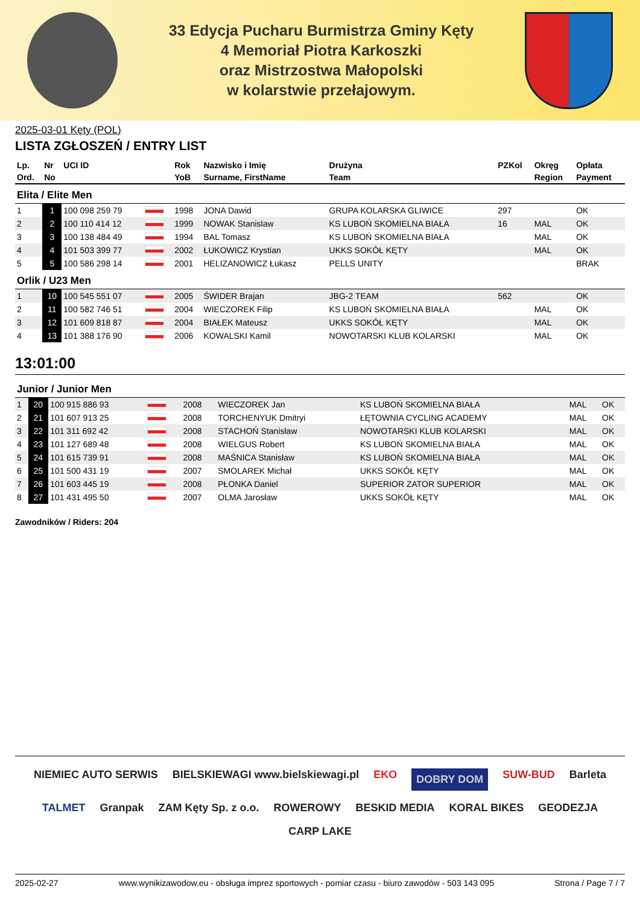33 Edycja Pucharu Burmistrza Gminy Kęty
4 Memoriał Piotra Karkoszki
oraz Mistrzostwa Małopolski
w kolarstwie przełajowym.
2025-03-01 Kęty (POL)
LISTA ZGŁOSZEŃ / ENTRY LIST
| Lp. | Nr | UCI ID | | Rok | Nazwisko i Imię | Drużyna | PZKol | Okręg | Opłata |
| --- | --- | --- | --- | --- | --- | --- | --- | --- | --- |
| Ord. | No | | | YoB | Surname, FirstName | Team | | Region | Payment |
| Elita / Elite Men | | | | | | | | | |
| 1 | 1 | 100 098 259 79 | | 1998 | JONA Dawid | GRUPA KOLARSKA GLIWICE | 297 | | OK |
| 2 | 2 | 100 110 414 12 | | 1999 | NOWAK Stanislaw | KS LUBOŃ SKOMIELNA BIAŁA | 16 | MAL | OK |
| 3 | 3 | 100 138 484 49 | | 1994 | BAL Tomasz | KS LUBOŃ SKOMIELNA BIAŁA | | MAL | OK |
| 4 | 4 | 101 503 399 77 | | 2002 | ŁUKOWICZ Krystian | UKKS SOKÓŁ KĘTY | | MAL | OK |
| 5 | 5 | 100 586 298 14 | | 2001 | HELIZANOWICZ Łukasz | PELLS UNITY | | | BRAK |
| Orlik / U23 Men | | | | | | | | | |
| 1 | 10 | 100 545 551 07 | | 2005 | ŚWIDER Brajan | JBG-2 TEAM | 562 | | OK |
| 2 | 11 | 100 582 746 51 | | 2004 | WIECZOREK Filip | KS LUBOŃ SKOMIELNA BIAŁA | | MAL | OK |
| 3 | 12 | 101 609 818 87 | | 2004 | BIAŁEK Mateusz | UKKS SOKÓŁ KĘTY | | MAL | OK |
| 4 | 13 | 101 388 176 90 | | 2006 | KOWALSKI Kamil | NOWOTARSKI KLUB KOLARSKI | | MAL | OK |
13:01:00
| Junior / Junior Men | | | | | | | | | |
| 1 | 20 | 100 915 886 93 | | 2008 | WIECZOREK Jan | KS LUBOŃ SKOMIELNA BIAŁA | | MAL | OK |
| 2 | 21 | 101 607 913 25 | | 2008 | TORCHENYUK Dmitryi | ŁĘTOWNIA CYCLING ACADEMY | | MAL | OK |
| 3 | 22 | 101 311 692 42 | | 2008 | STACHOŃ Stanisław | NOWOTARSKI KLUB KOLARSKI | | MAL | OK |
| 4 | 23 | 101 127 689 48 | | 2008 | WIELGUS Robert | KS LUBOŃ SKOMIELNA BIAŁA | | MAL | OK |
| 5 | 24 | 101 615 739 91 | | 2008 | MAŚNICA Stanisław | KS LUBOŃ SKOMIELNA BIAŁA | | MAL | OK |
| 6 | 25 | 101 500 431 19 | | 2007 | SMOLAREK Michał | UKKS SOKÓŁ KĘTY | | MAL | OK |
| 7 | 26 | 101 603 445 19 | | 2008 | PŁONKA Daniel | SUPERIOR ZATOR SUPERIOR | | MAL | OK |
| 8 | 27 | 101 431 495 50 | | 2007 | OLMA Jarosław | UKKS SOKÓŁ KĘTY | | MAL | OK |
Zawodników / Riders: 204
NIEMIEC AUTO SERWIS BIELSKIEWAGI www.bielskiewagi.pl EKO DOBRY DOM SUW-BUD Barleta TALMET Granpak ZAM Kęty Sp. z o.o. ROWEROWY BESKID MEDIA KORAL BIKES GEODEZJA CARP LAKE
2025-02-27 www.wynikizawodow.eu - obsługa imprez sportowych - pomiar czasu - biuro zawodów - 503 143 095 Strona / Page 7 / 7